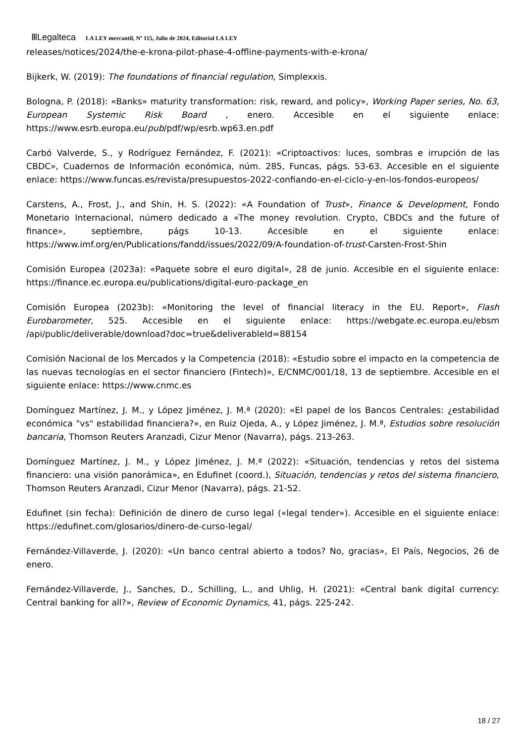ⅢLegalteca LA LEY mercantil, Nº 115, Julio de 2024, Editorial LA LEY
releases/notices/2024/the-e-krona-pilot-phase-4-offline-payments-with-e-krona/
Bijkerk, W. (2019): The foundations of financial regulation, Simplexxis.
Bologna, P. (2018): «Banks» maturity transformation: risk, reward, and policy», Working Paper series, No. 63, European Systemic Risk Board , enero. Accesible en el siguiente enlace: https://www.esrb.europa.eu/pub/pdf/wp/esrb.wp63.en.pdf
Carbó Valverde, S., y Rodríguez Fernández, F. (2021): «Criptoactivos: luces, sombras e irrupción de las CBDC», Cuadernos de Información económica, núm. 285, Funcas, págs. 53-63. Accesible en el siguiente enlace: https://www.funcas.es/revista/presupuestos-2022-confiando-en-el-ciclo-y-en-los-fondos-europeos/
Carstens, A., Frost, J., and Shin, H. S. (2022): «A Foundation of Trust», Finance & Development, Fondo Monetario Internacional, número dedicado a «The money revolution. Crypto, CBDCs and the future of finance», septiembre, págs 10-13. Accesible en el siguiente enlace: https://www.imf.org/en/Publications/fandd/issues/2022/09/A-foundation-of-trust-Carsten-Frost-Shin
Comisión Europea (2023a): «Paquete sobre el euro digital», 28 de junio. Accesible en el siguiente enlace: https://finance.ec.europa.eu/publications/digital-euro-package_en
Comisión Europea (2023b): «Monitoring the level of financial literacy in the EU. Report», Flash Eurobarometer, 525. Accesible en el siguiente enlace: https://webgate.ec.europa.eu/ebsm /api/public/deliverable/download?doc=true&deliverableId=88154
Comisión Nacional de los Mercados y la Competencia (2018): «Estudio sobre el impacto en la competencia de las nuevas tecnologías en el sector financiero (Fintech)», E/CNMC/001/18, 13 de septiembre. Accesible en el siguiente enlace: https://www.cnmc.es
Domínguez Martínez, J. M., y López Jiménez, J. M.ª (2020): «El papel de los Bancos Centrales: ¿estabilidad económica "vs" estabilidad financiera?», en Ruiz Ojeda, A., y López Jiménez, J. M.ª, Estudios sobre resolución bancaria, Thomson Reuters Aranzadi, Cizur Menor (Navarra), págs. 213-263.
Domínguez Martínez, J. M., y López Jiménez, J. M.ª (2022): «Situación, tendencias y retos del sistema financiero: una visión panorámica», en Edufinet (coord.), Situación, tendencias y retos del sistema financiero, Thomson Reuters Aranzadi, Cizur Menor (Navarra), págs. 21-52.
Edufinet (sin fecha): Definición de dinero de curso legal («legal tender»). Accesible en el siguiente enlace: https://edufinet.com/glosarios/dinero-de-curso-legal/
Fernández-Villaverde, J. (2020): «Un banco central abierto a todos? No, gracias», El País, Negocios, 26 de enero.
Fernández-Villaverde, J., Sanches, D., Schilling, L., and Uhlig, H. (2021): «Central bank digital currency: Central banking for all?», Review of Economic Dynamics, 41, págs. 225-242.
18 / 27